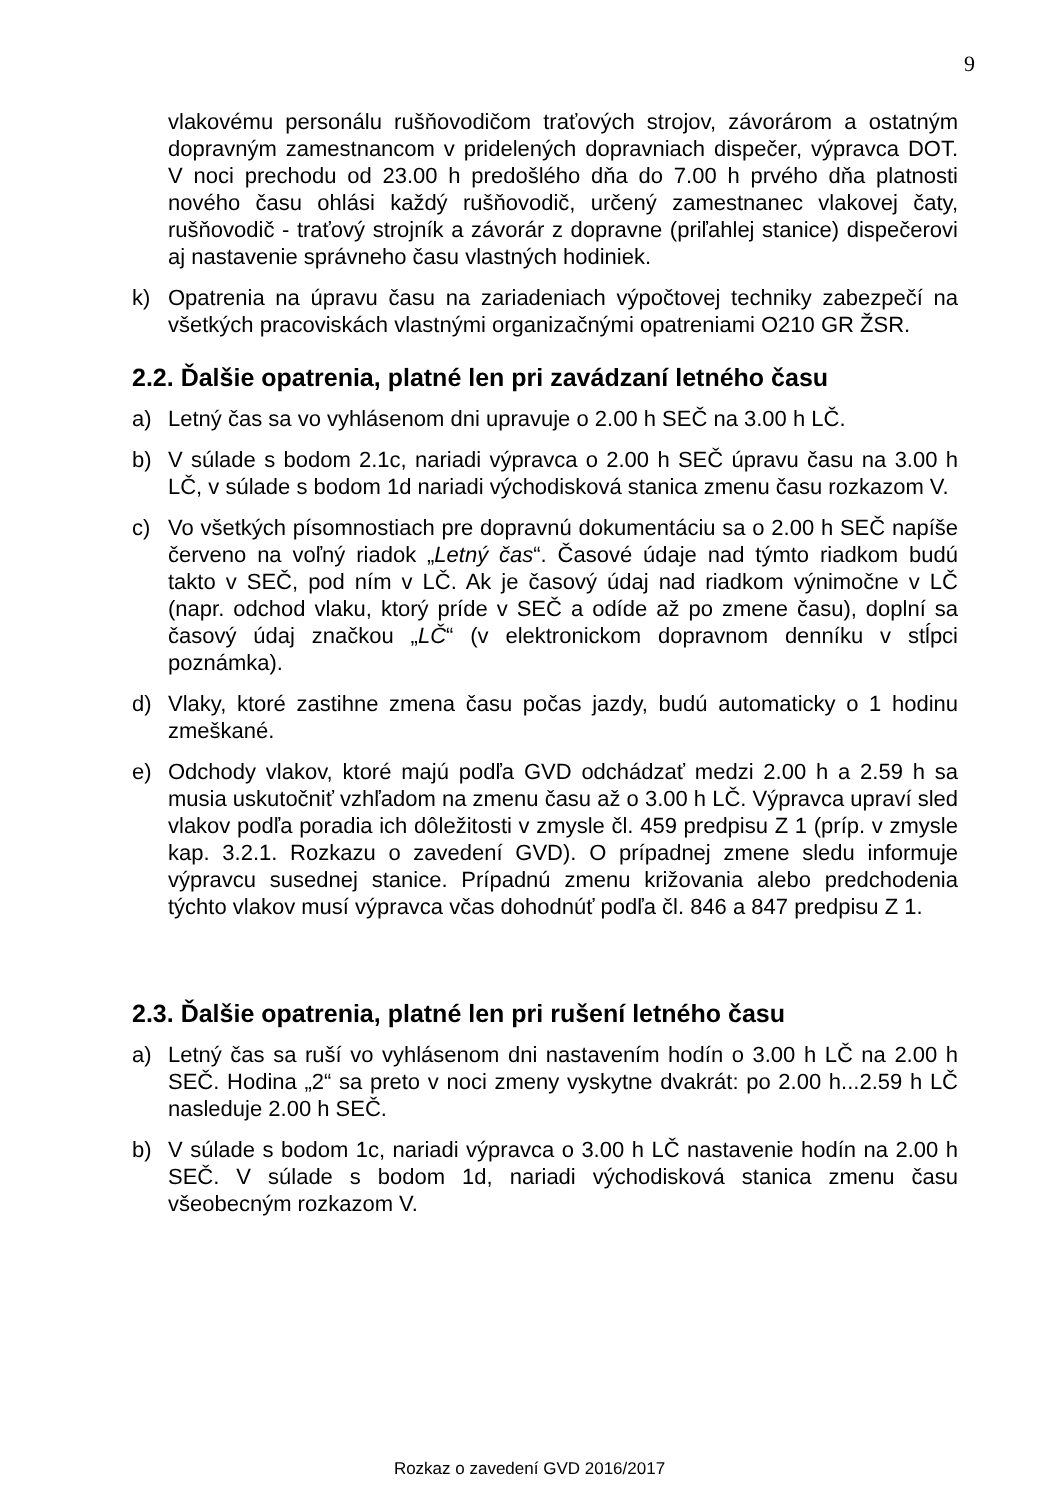9
vlakovému personálu rušňovodičom traťových strojov, závorárom a ostatným dopravným zamestnancom v pridelených dopravniach dispečer, výpravca DOT. V noci prechodu od 23.00 h predošlého dňa do 7.00 h prvého dňa platnosti nového času ohlási každý rušňovodič, určený zamestnanec vlakovej čaty, rušňovodič - traťový strojník a závorár z dopravne (priľahlej stanice) dispečerovi aj nastavenie správneho času vlastných hodiniek.
k) Opatrenia na úpravu času na zariadeniach výpočtovej techniky zabezpečí na všetkých pracoviskách vlastnými organizačnými opatreniami O210 GR ŽSR.
2.2. Ďalšie opatrenia, platné len pri zavádzaní letného času
a) Letný čas sa vo vyhlásenom dni upravuje o 2.00 h SEČ na 3.00 h LČ.
b) V súlade s bodom 2.1c, nariadi výpravca o 2.00 h SEČ úpravu času na 3.00 h LČ, v súlade s bodom 1d nariadi východisková stanica zmenu času rozkazom V.
c) Vo všetkých písomnostiach pre dopravnú dokumentáciu sa o 2.00 h SEČ napíše červeno na voľný riadok „Letný čas“. Časové údaje nad týmto riadkom budú takto v SEČ, pod ním v LČ. Ak je časový údaj nad riadkom výnimočne v LČ (napr. odchod vlaku, ktorý príde v SEČ a odíde až po zmene času), doplní sa časový údaj značkou „LČ“ (v elektronickom dopravnom denníku v stĺpci poznámka).
d) Vlaky, ktoré zastihne zmena času počas jazdy, budú automaticky o 1 hodinu zmeškané.
e) Odchody vlakov, ktoré majú podľa GVD odchádzať medzi 2.00 h a 2.59 h sa musia uskutočniť vzhľadom na zmenu času až o 3.00 h LČ. Výpravca upraví sled vlakov podľa poradia ich dôležitosti v zmysle čl. 459 predpisu Z 1 (príp. v zmysle kap. 3.2.1. Rozkazu o zavedení GVD). O prípadnej zmene sledu informuje výpravcu susednej stanice. Prípadnú zmenu križovania alebo predchodenia týchto vlakov musí výpravca včas dohodnúť podľa čl. 846 a 847 predpisu Z 1.
2.3. Ďalšie opatrenia, platné len pri rušení letného času
a) Letný čas sa ruší vo vyhlásenom dni nastavením hodín o 3.00 h LČ na 2.00 h SEČ. Hodina „2“ sa preto v noci zmeny vyskytne dvakrát: po 2.00 h...2.59 h LČ nasleduje 2.00 h SEČ.
b) V súlade s bodom 1c, nariadi výpravca o 3.00 h LČ nastavenie hodín na 2.00 h SEČ. V súlade s bodom 1d, nariadi východisková stanica zmenu času všeobecným rozkazom V.
Rozkaz o zavedení GVD 2016/2017